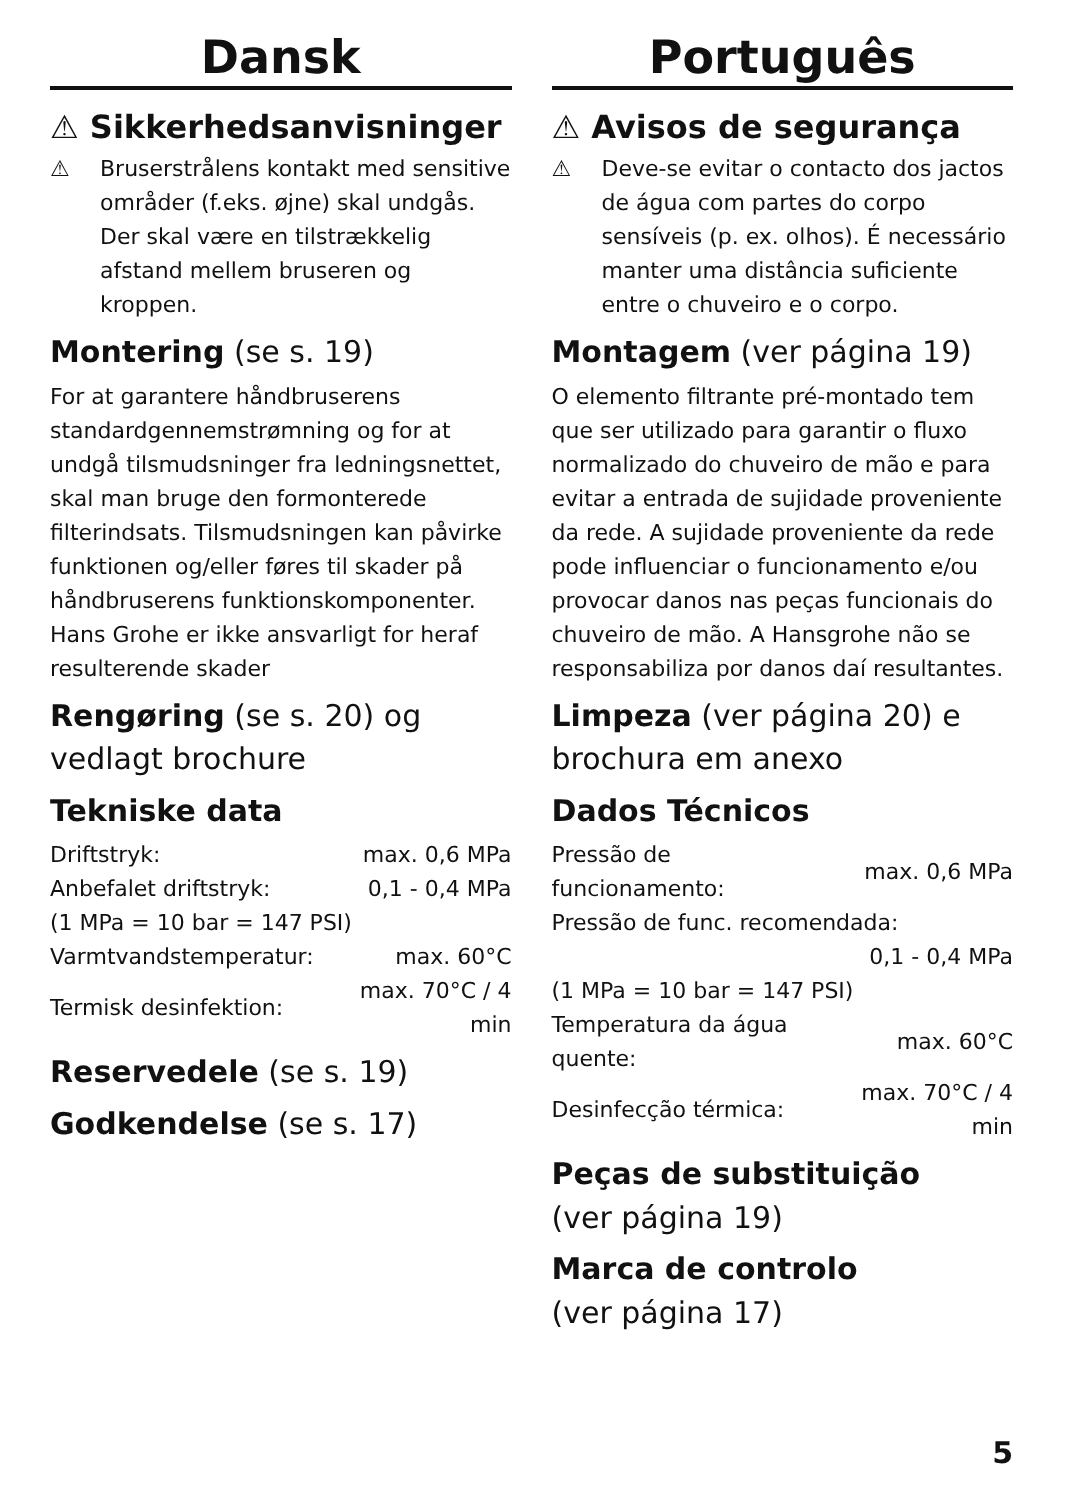Dansk
⚠ Sikkerhedsanvisninger
⚠ Bruserstrålens kontakt med sensitive områder (f.eks. øjne) skal undgås. Der skal være en tilstrækkelig afstand mellem bruseren og kroppen.
Montering (se s. 19)
For at garantere håndbruserens standardgennemstrømning og for at undgå tilsmudsninger fra ledningsnettet, skal man bruge den formonterede filterindsats. Tilsmudsningen kan påvirke funktionen og/eller føres til skader på håndbruserens funktionskomponenter. Hans Grohe er ikke ansvarligt for heraf resulterende skader
Rengøring (se s. 20) og vedlagt brochure
Tekniske data
| Driftstryk: | max. 0,6 MPa |
| Anbefalet driftstryk: | 0,1 - 0,4 MPa |
| (1 MPa = 10 bar = 147 PSI) | |
| Varmtvandstemperatur: | max. 60°C |
| Termisk desinfektion: | max. 70°C / 4 min |
Reservedele (se s. 19)
Godkendelse (se s. 17)
Português
⚠ Avisos de segurança
⚠ Deve-se evitar o contacto dos jactos de água com partes do corpo sensíveis (p. ex. olhos). É necessário manter uma distância suficiente entre o chuveiro e o corpo.
Montagem (ver página 19)
O elemento filtrante pré-montado tem que ser utilizado para garantir o fluxo normalizado do chuveiro de mão e para evitar a entrada de sujidade proveniente da rede. A sujidade proveniente da rede pode influenciar o funcionamento e/ou provocar danos nas peças funcionais do chuveiro de mão. A Hansgrohe não se responsabiliza por danos daí resultantes.
Limpeza (ver página 20) e brochura em anexo
Dados Técnicos
| Pressão de funcionamento: | max. 0,6 MPa |
| Pressão de func. recomendada: | |
| | 0,1 - 0,4 MPa |
| (1 MPa = 10 bar = 147 PSI) | |
| Temperatura da água quente: | max. 60°C |
| Desinfecção térmica: | max. 70°C / 4 min |
Peças de substituição
(ver página 19)
Marca de controlo
(ver página 17)
5